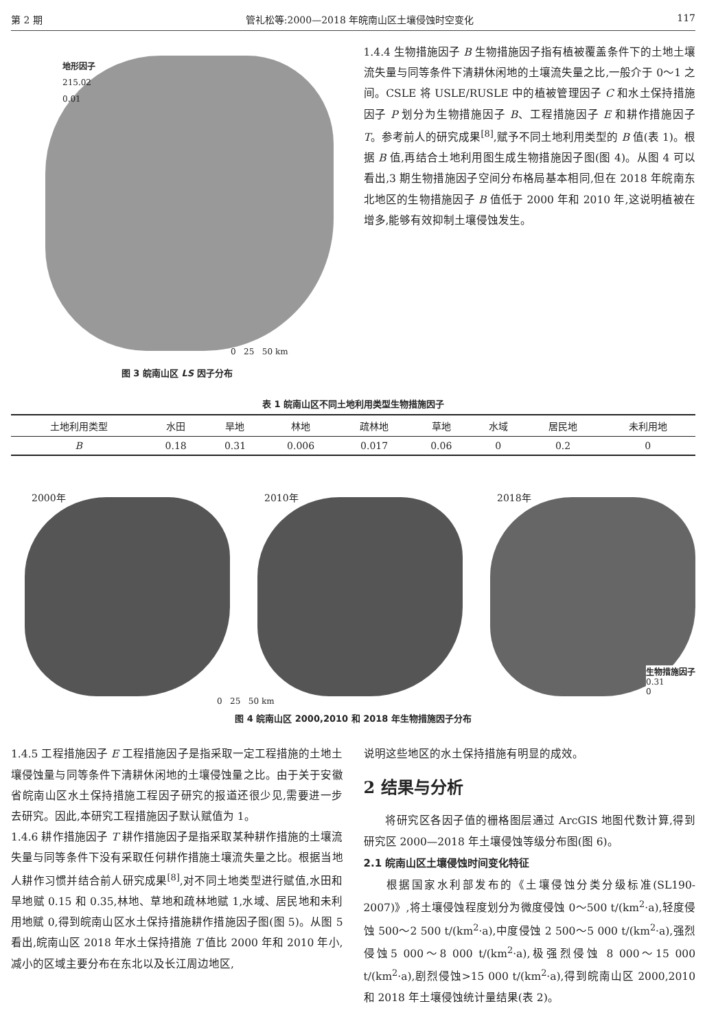第 2 期 管礼松等:2000—2018 年皖南山区土壤侵蚀时空变化 117
地形因子
215.02
0.01
0 25 50 km
图 3 皖南山区 LS 因子分布
1.4.4 生物措施因子 B 生物措施因子指有植被覆盖条件下的土地土壤流失量与同等条件下清耕休闲地的土壤流失量之比,一般介于 0～1 之间。CSLE 将 USLE/RUSLE 中的植被管理因子 C 和水土保持措施因子 P 划分为生物措施因子 B、工程措施因子 E 和耕作措施因子 T。参考前人的研究成果<sup>[8]</sup>,赋予不同土地利用类型的 B 值(表 1)。根据 B 值,再结合土地利用图生成生物措施因子图(图 4)。从图 4 可以看出,3 期生物措施因子空间分布格局基本相同,但在 2018 年皖南东北地区的生物措施因子 B 值低于 2000 年和 2010 年,这说明植被在增多,能够有效抑制土壤侵蚀发生。
表 1 皖南山区不同土地利用类型生物措施因子
| 土地利用类型 | 水田 | 旱地 | 林地 | 疏林地 | 草地 | 水域 | 居民地 | 未利用地 |
| --- | --- | --- | --- | --- | --- | --- | --- | --- |
| B | 0.18 | 0.31 | 0.006 | 0.017 | 0.06 | 0 | 0.2 | 0 |
2000年
2010年
2018年
生物措施因子
0.31
0
0 25 50 km
图 4 皖南山区 2000,2010 和 2018 年生物措施因子分布
1.4.5 工程措施因子 E 工程措施因子是指采取一定工程措施的土地土壤侵蚀量与同等条件下清耕休闲地的土壤侵蚀量之比。由于关于安徽省皖南山区水土保持措施工程因子研究的报道还很少见,需要进一步去研究。因此,本研究工程措施因子默认赋值为 1。
1.4.6 耕作措施因子 T 耕作措施因子是指采取某种耕作措施的土壤流失量与同等条件下没有采取任何耕作措施土壤流失量之比。根据当地人耕作习惯并结合前人研究成果<sup>[8]</sup>,对不同土地类型进行赋值,水田和旱地赋 0.15 和 0.35,林地、草地和疏林地赋 1,水域、居民地和未利用地赋 0,得到皖南山区水土保持措施耕作措施因子图(图 5)。从图 5 看出,皖南山区 2018 年水土保持措施 T 值比 2000 年和 2010 年小,减小的区域主要分布在东北以及长江周边地区,
说明这些地区的水土保持措施有明显的成效。
2 结果与分析
  将研究区各因子值的栅格图层通过 ArcGIS 地图代数计算,得到研究区 2000—2018 年土壤侵蚀等级分布图(图 6)。
2.1 皖南山区土壤侵蚀时间变化特征
  根据国家水利部发布的《土壤侵蚀分类分级标准(SL190-2007)》,将土壤侵蚀程度划分为微度侵蚀 0～500 t/(km<sup>2</sup>·a),轻度侵蚀 500～2 500 t/(km<sup>2</sup>·a),中度侵蚀 2 500～5 000 t/(km<sup>2</sup>·a),强烈侵蚀5 000～8 000 t/(km<sup>2</sup>·a),极强烈侵蚀 8 000～15 000 t/(km<sup>2</sup>·a),剧烈侵蚀>15 000 t/(km<sup>2</sup>·a),得到皖南山区 2000,2010 和 2018 年土壤侵蚀统计量结果(表 2)。